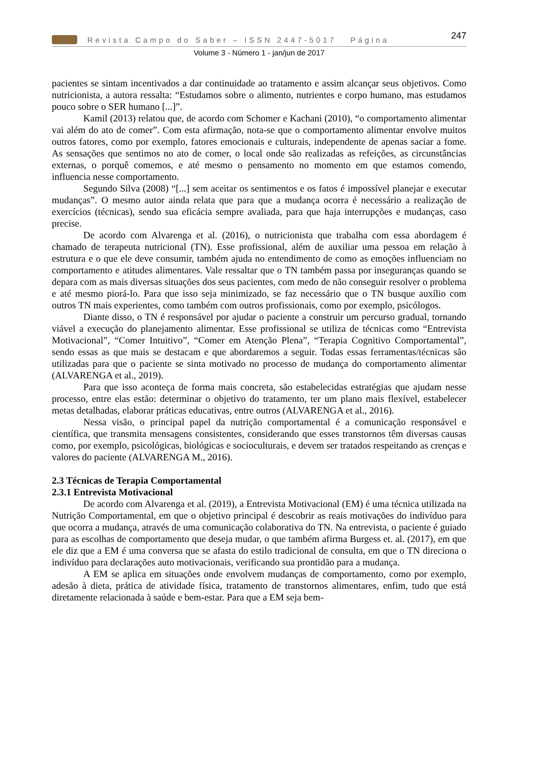Revista Campo do Saber – ISSN 2447-5017 Página 247
Volume 3 - Número 1 - jan/jun de 2017
pacientes se sintam incentivados a dar continuidade ao tratamento e assim alcançar seus objetivos. Como nutricionista, a autora ressalta: “Estudamos sobre o alimento, nutrientes e corpo humano, mas estudamos pouco sobre o SER humano [...]”.
Kamil (2013) relatou que, de acordo com Schomer e Kachani (2010), “o comportamento alimentar vai além do ato de comer”. Com esta afirmação, nota-se que o comportamento alimentar envolve muitos outros fatores, como por exemplo, fatores emocionais e culturais, independente de apenas saciar a fome. As sensações que sentimos no ato de comer, o local onde são realizadas as refeições, as circunstâncias externas, o porquê comemos, e até mesmo o pensamento no momento em que estamos comendo, influencia nesse comportamento.
Segundo Silva (2008) “[...] sem aceitar os sentimentos e os fatos é impossível planejar e executar mudanças”. O mesmo autor ainda relata que para que a mudança ocorra é necessário a realização de exercícios (técnicas), sendo sua eficácia sempre avaliada, para que haja interrupções e mudanças, caso precise.
De acordo com Alvarenga et al. (2016), o nutricionista que trabalha com essa abordagem é chamado de terapeuta nutricional (TN). Esse profissional, além de auxiliar uma pessoa em relação à estrutura e o que ele deve consumir, também ajuda no entendimento de como as emoções influenciam no comportamento e atitudes alimentares. Vale ressaltar que o TN também passa por inseguranças quando se depara com as mais diversas situações dos seus pacientes, com medo de não conseguir resolver o problema e até mesmo piorá-lo. Para que isso seja minimizado, se faz necessário que o TN busque auxílio com outros TN mais experientes, como também com outros profissionais, como por exemplo, psicólogos.
Diante disso, o TN é responsável por ajudar o paciente a construir um percurso gradual, tornando viável a execução do planejamento alimentar. Esse profissional se utiliza de técnicas como “Entrevista Motivacional”, “Comer Intuitivo”, “Comer em Atenção Plena”, “Terapia Cognitivo Comportamental”, sendo essas as que mais se destacam e que abordaremos a seguir. Todas essas ferramentas/técnicas são utilizadas para que o paciente se sinta motivado no processo de mudança do comportamento alimentar (ALVARENGA et al., 2019).
Para que isso aconteça de forma mais concreta, são estabelecidas estratégias que ajudam nesse processo, entre elas estão: determinar o objetivo do tratamento, ter um plano mais flexível, estabelecer metas detalhadas, elaborar práticas educativas, entre outros (ALVARENGA et al., 2016).
Nessa visão, o principal papel da nutrição comportamental é a comunicação responsável e científica, que transmita mensagens consistentes, considerando que esses transtornos têm diversas causas como, por exemplo, psicológicas, biológicas e socioculturais, e devem ser tratados respeitando as crenças e valores do paciente (ALVARENGA M., 2016).
2.3 Técnicas de Terapia Comportamental
2.3.1 Entrevista Motivacional
De acordo com Alvarenga et al. (2019), a Entrevista Motivacional (EM) é uma técnica utilizada na Nutrição Comportamental, em que o objetivo principal é descobrir as reais motivações do indivíduo para que ocorra a mudança, através de uma comunicação colaborativa do TN. Na entrevista, o paciente é guiado para as escolhas de comportamento que deseja mudar, o que também afirma Burgess et. al. (2017), em que ele diz que a EM é uma conversa que se afasta do estilo tradicional de consulta, em que o TN direciona o indivíduo para declarações auto motivacionais, verificando sua prontidão para a mudança.
A EM se aplica em situações onde envolvem mudanças de comportamento, como por exemplo, adesão à dieta, prática de atividade física, tratamento de transtornos alimentares, enfim, tudo que está diretamente relacionada à saúde e bem-estar. Para que a EM seja bem-